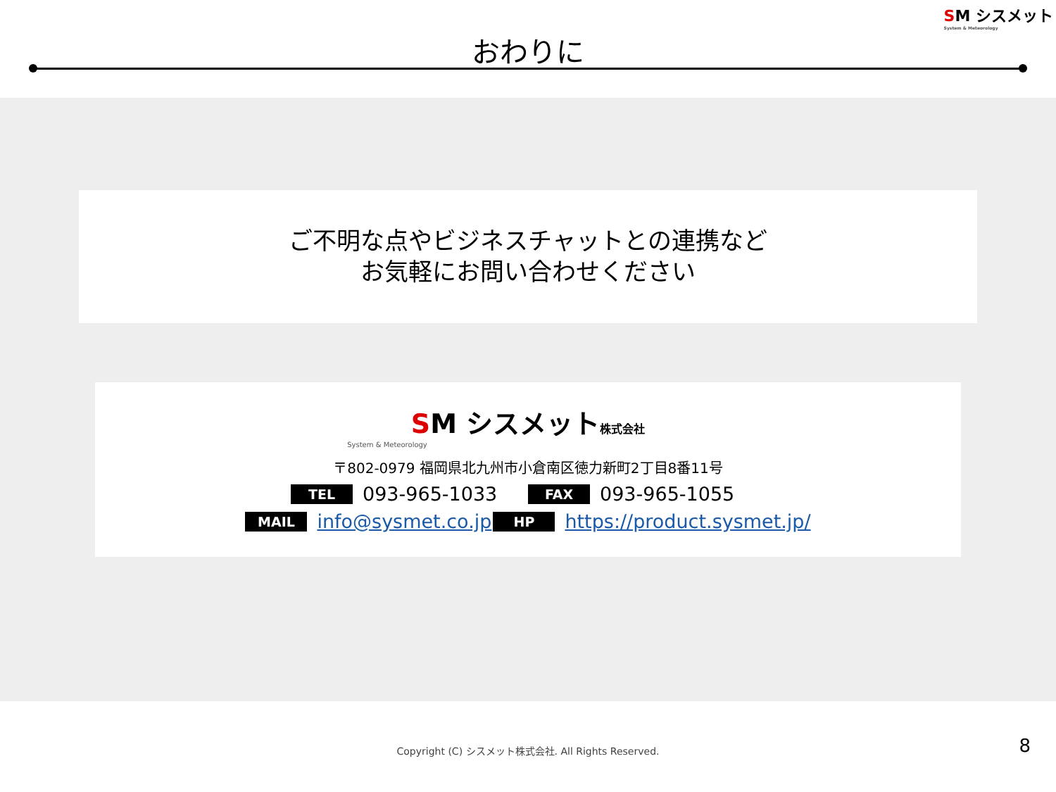SM シスメット
System & Meteorology
おわりに
ご不明な点やビジネスチャットとの連携など
お気軽にお問い合わせください
SM シスメット株式会社
System & Meteorology
〒802-0979 福岡県北九州市小倉南区徳力新町2丁目8番11号
TEL 093-965-1033 FAX 093-965-1055
MAIL info@sysmet.co.jp HP https://product.sysmet.jp/
Copyright (C) シスメット株式会社. All Rights Reserved.
8